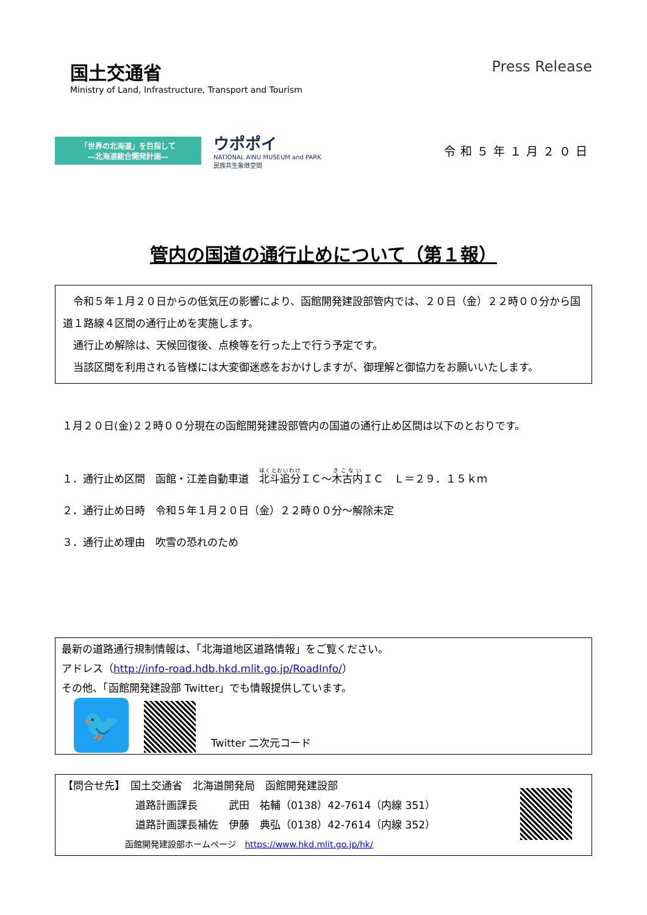国土交通省
Ministry of Land, Infrastructure, Transport and Tourism
Press Release
「世界の北海道」を目指して
―北海道総合開発計画―
ウポポイ
NATIONAL AINU MUSEUM and PARK
民族共生象徴空間
令和５年１月２０日
管内の国道の通行止めについて（第１報）
　令和５年１月２０日からの低気圧の影響により、函館開発建設部管内では、２０日（金）２２時００分から国道１路線４区間の通行止めを実施します。
　通行止め解除は、天候回復後、点検等を行った上で行う予定です。
　当該区間を利用される皆様には大変御迷惑をおかけしますが、御理解と御協力をお願いいたします。
１月２０日(金)２２時００分現在の函館開発建設部管内の国道の通行止め区間は以下のとおりです。
１．通行止め区間　函館・江差自動車道　北斗追分ＩＣ～木古内ＩＣ　Ｌ＝２９．１５ｋｍ
２．通行止め日時　令和５年１月２０日（金）２２時００分～解除未定
３．通行止め理由　吹雪の恐れのため
最新の道路通行規制情報は、「北海道地区道路情報」をご覧ください。
アドレス（http://info-road.hdb.hkd.mlit.go.jp/RoadInfo/）
その他、「函館開発建設部 Twitter」でも情報提供しています。
🐦
Twitter 二次元コード
【問合せ先】　国土交通省　北海道開発局　函館開発建設部
　　　　　　　道路計画課長　　　武田　祐輔（0138）42-7614（内線 351）
　　　　　　　道路計画課長補佐　伊藤　典弘（0138）42-7614（内線 352）
函館開発建設部ホームページ　https://www.hkd.mlit.go.jp/hk/